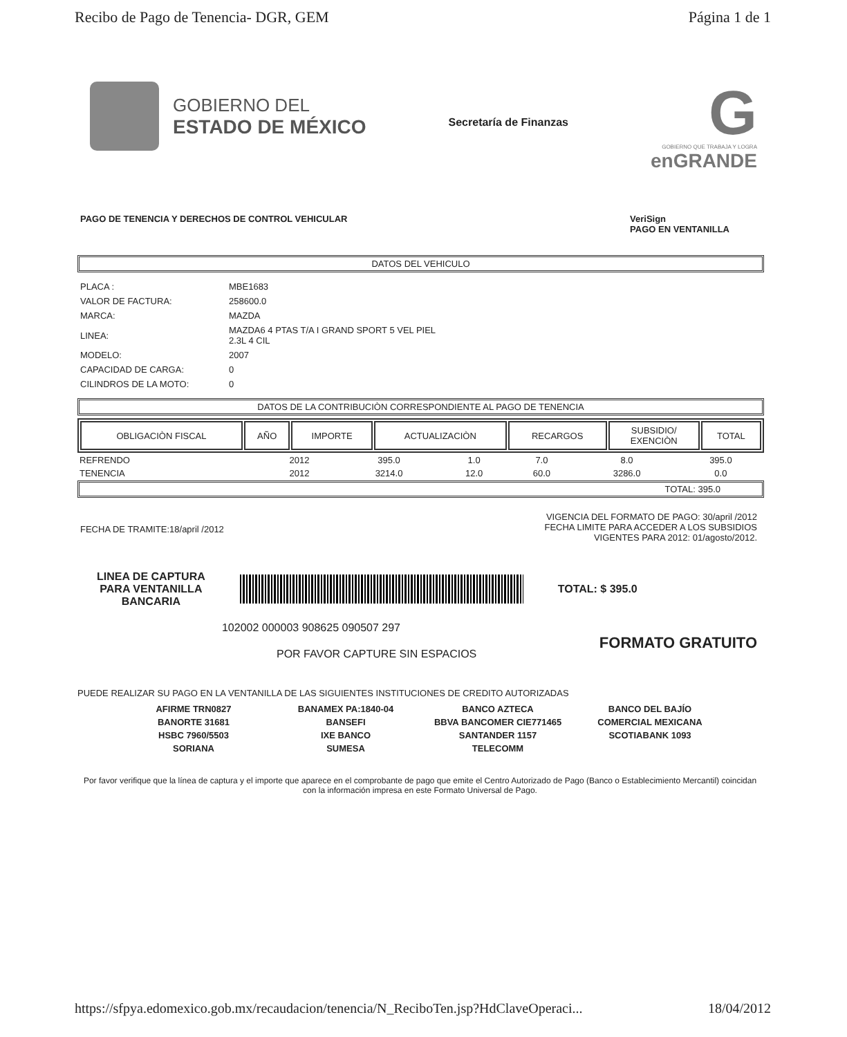Recibo de Pago de Tenencia- DGR, GEM Página 1 de 1
GOBIERNO DEL
ESTADO DE MÉXICO
Secretaría de Finanzas
G
GOBIERNO QUE TRABAJA Y LOGRA
enGRANDE
PAGO DE TENENCIA Y DERECHOS DE CONTROL VEHICULAR VeriSign
PAGO EN VENTANILLA
DATOS DEL VEHICULO
| PLACA : | MBE1683 |
| VALOR DE FACTURA: | 258600.0 |
| MARCA: | MAZDA |
| LINEA: | MAZDA6 4 PTAS T/A I GRAND SPORT 5 VEL PIEL 2.3L 4 CIL |
| MODELO: | 2007 |
| CAPACIDAD DE CARGA: | 0 |
| CILINDROS DE LA MOTO: | 0 |
DATOS DE LA CONTRIBUCIÒN CORRESPONDIENTE AL PAGO DE TENENCIA
| OBLIGACIÒN FISCAL | AÑO | IMPORTE | ACTUALIZACIÒN | RECARGOS | SUBSIDIO/ EXENCIÒN | TOTAL |
| --- | --- | --- | --- | --- | --- | --- |
| REFRENDO | 2012 | 395.0 | 1.0 | 7.0 | 8.0 | 395.0 |
| TENENCIA | 2012 | 3214.0 | 12.0 | 60.0 | 3286.0 | 0.0 |
TOTAL: 395.0
FECHA DE TRAMITE:18/april /2012 VIGENCIA DEL FORMATO DE PAGO: 30/april /2012
FECHA LIMITE PARA ACCEDER A LOS SUBSIDIOS
VIGENTES PARA 2012: 01/agosto/2012.
LINEA DE CAPTURA
PARA VENTANILLA
BANCARIA
TOTAL: $ 395.0
102002 000003 908625 090507 297
POR FAVOR CAPTURE SIN ESPACIOS FORMATO GRATUITO
PUEDE REALIZAR SU PAGO EN LA VENTANILLA DE LAS SIGUIENTES INSTITUCIONES DE CREDITO AUTORIZADAS
AFIRME TRN0827
BANORTE 31681
HSBC 7960/5503
SORIANA
BANAMEX PA:1840-04
BANSEFI
IXE BANCO
SUMESA
BANCO AZTECA
BBVA BANCOMER CIE771465
SANTANDER 1157
TELECOMM
BANCO DEL BAJÍO
COMERCIAL MEXICANA
SCOTIABANK 1093
Por favor verifique que la línea de captura y el importe que aparece en el comprobante de pago que emite el Centro Autorizado de Pago (Banco o Establecimiento Mercantil) coincidan con la información impresa en este Formato Universal de Pago.
https://sfpya.edomexico.gob.mx/recaudacion/tenencia/N_ReciboTen.jsp?HdClaveOperaci... 18/04/2012